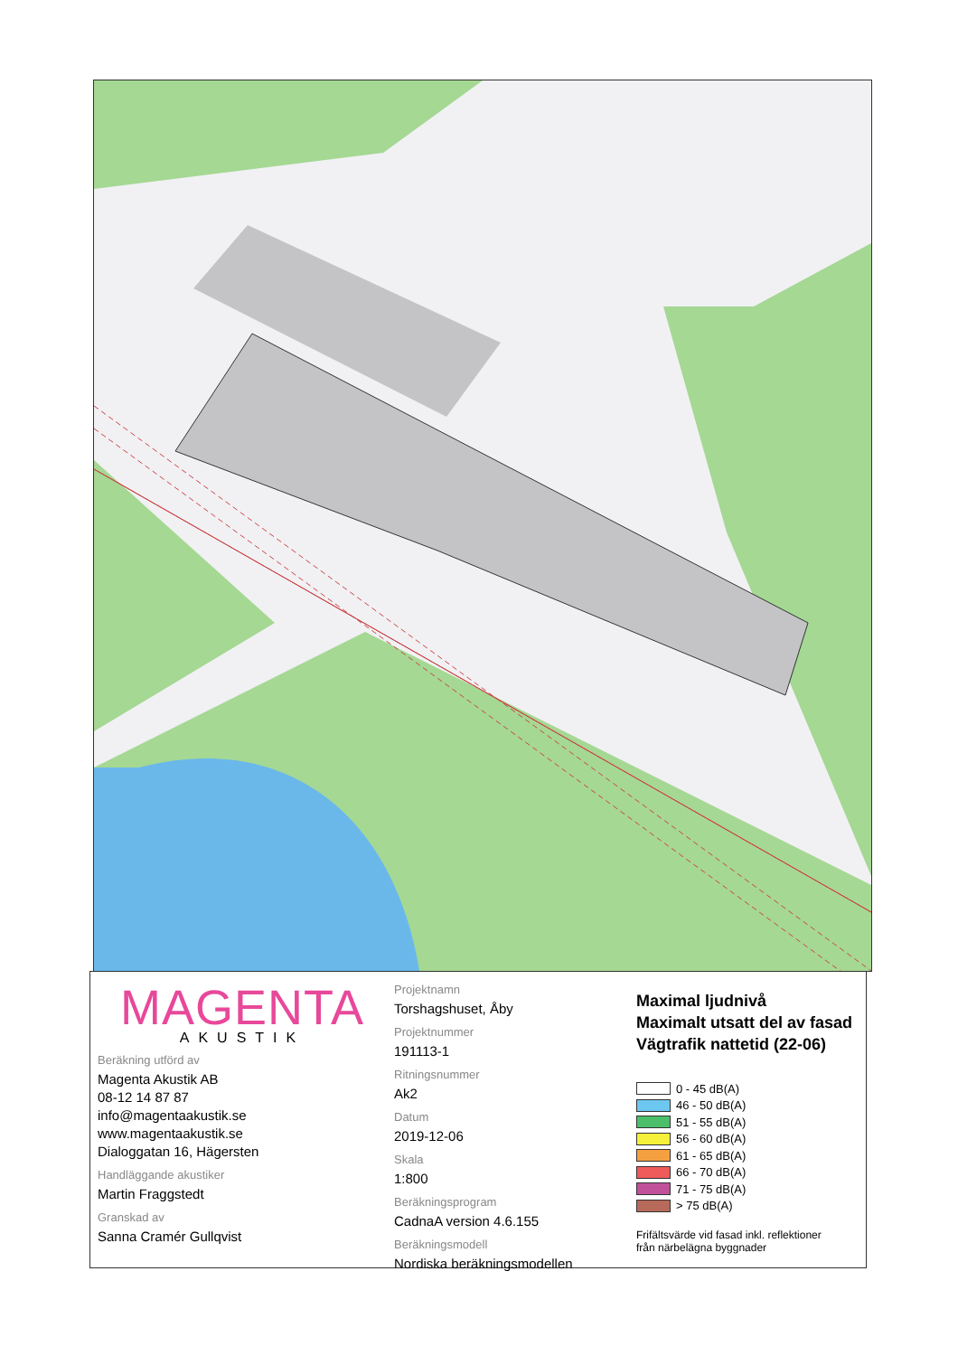MAGENTA
AKUSTIK
Beräkning utförd av
Magenta Akustik AB
08-12 14 87 87
info@magentaakustik.se
www.magentaakustik.se
Dialoggatan 16, Hägersten
Handläggande akustiker
Martin Fraggstedt
Granskad av
Sanna Cramér Gullqvist
Projektnamn
Torshagshuset, Åby
Projektnummer
191113-1
Ritningsnummer
Ak2
Datum
2019-12-06
Skala
1:800
Beräkningsprogram
CadnaA version 4.6.155
Beräkningsmodell
Nordiska beräkningsmodellen
Maximal ljudnivå
Maximalt utsatt del av fasad
Vägtrafik nattetid (22-06)
0 - 45 dB(A)
46 - 50 dB(A)
51 - 55 dB(A)
56 - 60 dB(A)
61 - 65 dB(A)
66 - 70 dB(A)
71 - 75 dB(A)
> 75 dB(A)
Frifältsvärde vid fasad inkl. reflektioner
från närbelägna byggnader